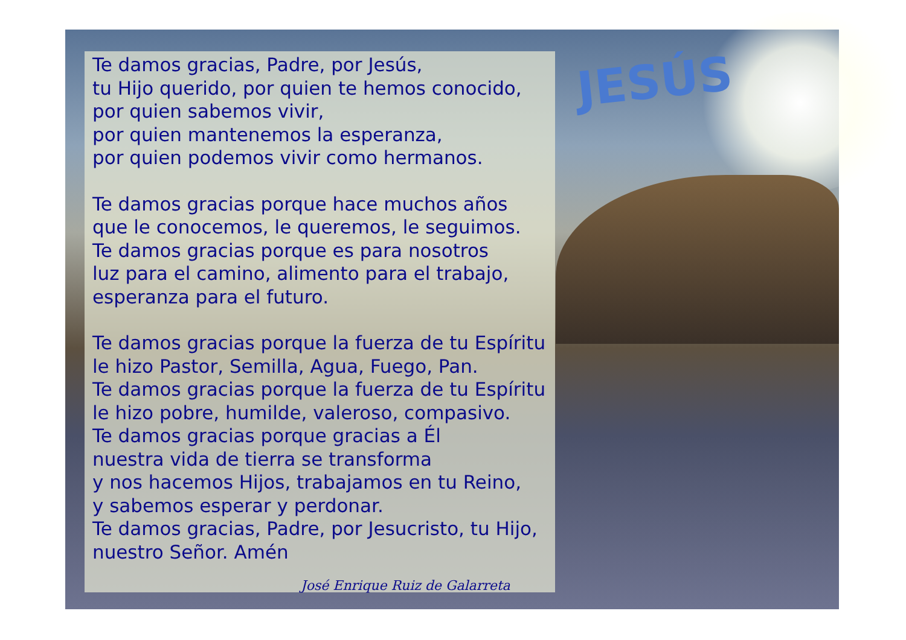JESÚS
Te damos gracias, Padre, por Jesús,
tu Hijo querido, por quien te hemos conocido,
por quien sabemos vivir,
por quien mantenemos la esperanza,
por quien podemos vivir como hermanos.
Te damos gracias porque hace muchos años
que le conocemos, le queremos, le seguimos.
Te damos gracias porque es para nosotros
luz para el camino, alimento para el trabajo,
esperanza para el futuro.
Te damos gracias porque la fuerza de tu Espíritu
le hizo Pastor, Semilla, Agua, Fuego, Pan.
Te damos gracias porque la fuerza de tu Espíritu
le hizo pobre, humilde, valeroso, compasivo.
Te damos gracias porque gracias a Él
nuestra vida de tierra se transforma
y nos hacemos Hijos, trabajamos en tu Reino,
y sabemos esperar y perdonar.
Te damos gracias, Padre, por Jesucristo, tu Hijo,
nuestro Señor. Amén
José Enrique Ruiz de Galarreta